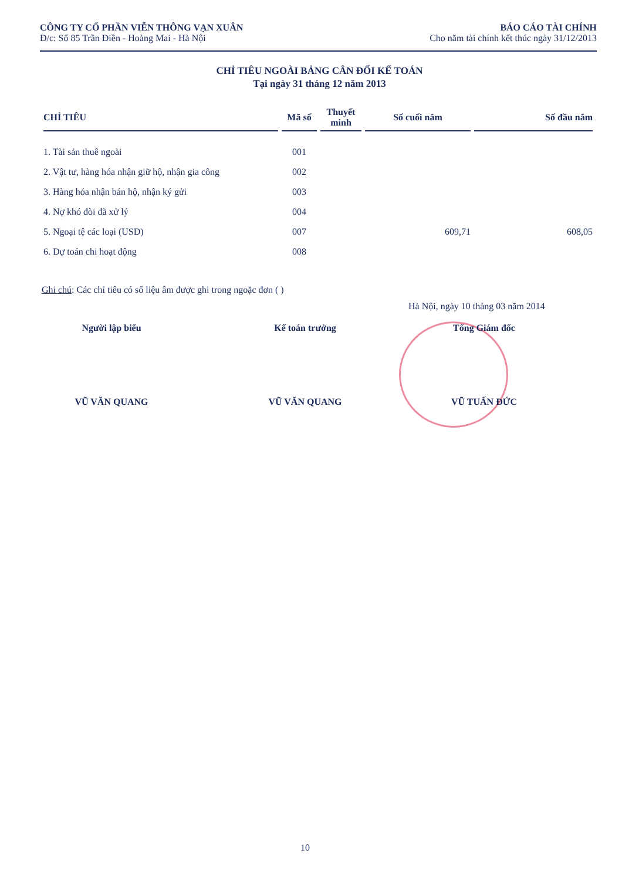CÔNG TY CỔ PHẦN VIỄN THÔNG VẠN XUÂN
Đ/c: Số 85 Trần Điền - Hoàng Mai - Hà Nội
BÁO CÁO TÀI CHÍNH
Cho năm tài chính kết thúc ngày 31/12/2013
CHỈ TIÊU NGOÀI BẢNG CÂN ĐỐI KẾ TOÁN
Tại ngày 31 tháng 12 năm 2013
| CHỈ TIÊU | Mã số | Thuyết minh | Số cuối năm | Số đầu năm |
| --- | --- | --- | --- | --- |
| 1. Tài sản thuê ngoài | 001 | | | |
| 2. Vật tư, hàng hóa nhận giữ hộ, nhận gia công | 002 | | | |
| 3. Hàng hóa nhận bán hộ, nhận ký gửi | 003 | | | |
| 4. Nợ khó đòi đã xử lý | 004 | | | |
| 5. Ngoại tệ các loại (USD) | 007 | | 609,71 | 608,05 |
| 6. Dự toán chi hoạt động | 008 | | | |
Ghi chú: Các chỉ tiêu có số liệu âm được ghi trong ngoặc đơn ( )
Hà Nội, ngày 10 tháng 03 năm 2014
Người lập biểu
VŨ VĂN QUANG
Kế toán trưởng
VŨ VĂN QUANG
Tổng Giám đốc
VŨ TUẤN ĐỨC
10